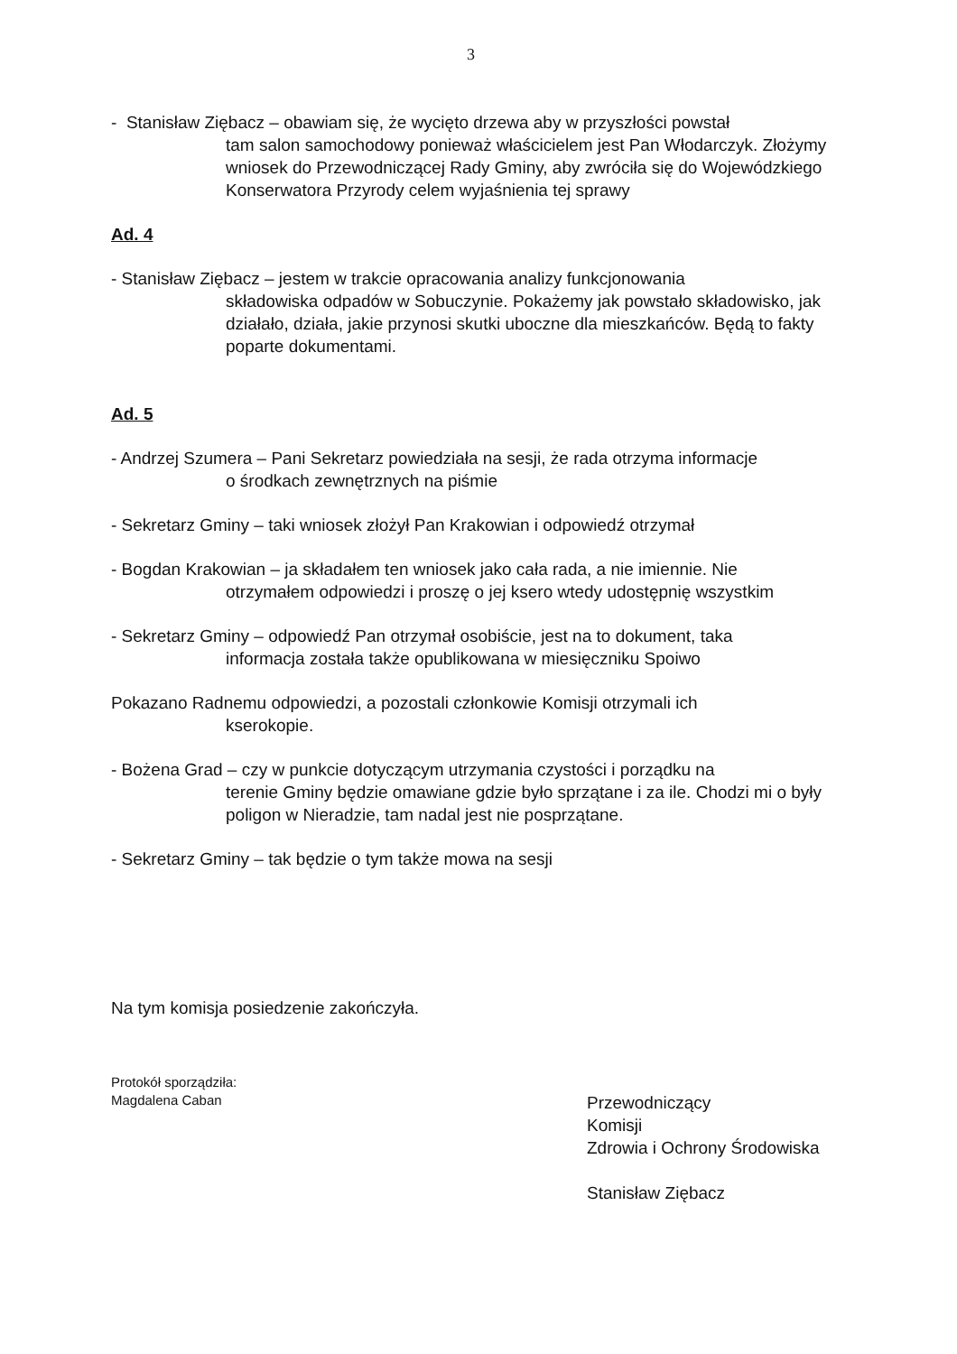3
- Stanisław Ziębacz – obawiam się, że wycięto drzewa aby w przyszłości powstał
tam salon samochodowy ponieważ właścicielem jest Pan Włodarczyk. Złożymy wniosek do Przewodniczącej Rady Gminy, aby zwróciła się do Wojewódzkiego Konserwatora Przyrody celem wyjaśnienia tej sprawy
Ad. 4
- Stanisław Ziębacz – jestem w trakcie opracowania analizy funkcjonowania
składowiska odpadów w Sobuczynie. Pokażemy jak powstało składowisko, jak działało, działa, jakie przynosi skutki uboczne dla mieszkańców. Będą to fakty poparte dokumentami.
Ad. 5
- Andrzej Szumera – Pani Sekretarz powiedziała na sesji, że rada otrzyma informacje
o środkach zewnętrznych na piśmie
- Sekretarz Gminy – taki wniosek złożył Pan Krakowian i odpowiedź otrzymał
- Bogdan Krakowian – ja składałem ten wniosek jako cała rada, a nie imiennie. Nie
otrzymałem odpowiedzi i proszę o jej ksero wtedy udostępnię wszystkim
- Sekretarz Gminy – odpowiedź Pan otrzymał osobiście, jest na to dokument, taka
informacja została także opublikowana w miesięczniku Spoiwo
Pokazano Radnemu odpowiedzi, a pozostali członkowie Komisji otrzymali ich
kserokopie.
- Bożena Grad – czy w punkcie dotyczącym utrzymania czystości i porządku na
terenie Gminy będzie omawiane gdzie było sprzątane i za ile. Chodzi mi o były poligon w Nieradzie, tam nadal jest nie posprzątane.
- Sekretarz Gminy – tak będzie o tym także mowa na sesji
Na tym komisja posiedzenie zakończyła.
Protokół sporządziła:
Magdalena Caban
Przewodniczący
Komisji
Zdrowia i Ochrony Środowiska
Stanisław Ziębacz